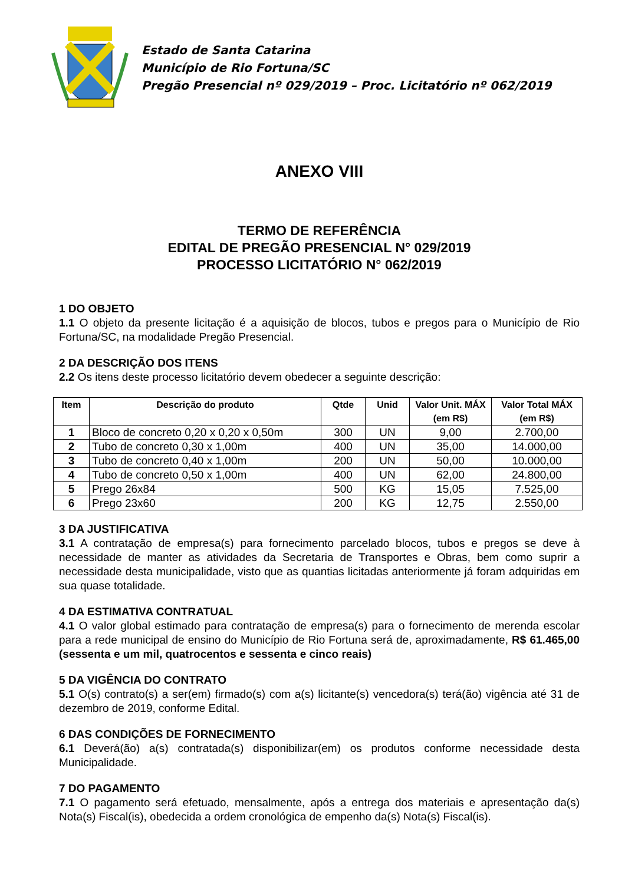Estado de Santa Catarina
Município de Rio Fortuna/SC
Pregão Presencial nº 029/2019 – Proc. Licitatório nº 062/2019
ANEXO VIII
TERMO DE REFERÊNCIA
EDITAL DE PREGÃO PRESENCIAL N° 029/2019
PROCESSO LICITATÓRIO N° 062/2019
1 DO OBJETO
1.1 O objeto da presente licitação é a aquisição de blocos, tubos e pregos para o Município de Rio Fortuna/SC, na modalidade Pregão Presencial.
2 DA DESCRIÇÃO DOS ITENS
2.2 Os itens deste processo licitatório devem obedecer a seguinte descrição:
| Item | Descrição do produto | Qtde | Unid | Valor Unit. MÁX (em R$) | Valor Total MÁX (em R$) |
| --- | --- | --- | --- | --- | --- |
| 1 | Bloco de concreto 0,20 x 0,20 x 0,50m | 300 | UN | 9,00 | 2.700,00 |
| 2 | Tubo de concreto 0,30 x 1,00m | 400 | UN | 35,00 | 14.000,00 |
| 3 | Tubo de concreto 0,40 x 1,00m | 200 | UN | 50,00 | 10.000,00 |
| 4 | Tubo de concreto 0,50 x 1,00m | 400 | UN | 62,00 | 24.800,00 |
| 5 | Prego 26x84 | 500 | KG | 15,05 | 7.525,00 |
| 6 | Prego 23x60 | 200 | KG | 12,75 | 2.550,00 |
3 DA JUSTIFICATIVA
3.1 A contratação de empresa(s) para fornecimento parcelado blocos, tubos e pregos se deve à necessidade de manter as atividades da Secretaria de Transportes e Obras, bem como suprir a necessidade desta municipalidade, visto que as quantias licitadas anteriormente já foram adquiridas em sua quase totalidade.
4 DA ESTIMATIVA CONTRATUAL
4.1 O valor global estimado para contratação de empresa(s) para o fornecimento de merenda escolar para a rede municipal de ensino do Município de Rio Fortuna será de, aproximadamente, R$ 61.465,00 (sessenta e um mil, quatrocentos e sessenta e cinco reais)
5 DA VIGÊNCIA DO CONTRATO
5.1 O(s) contrato(s) a ser(em) firmado(s) com a(s) licitante(s) vencedora(s) terá(ão) vigência até 31 de dezembro de 2019, conforme Edital.
6 DAS CONDIÇÕES DE FORNECIMENTO
6.1 Deverá(ão) a(s) contratada(s) disponibilizar(em) os produtos conforme necessidade desta Municipalidade.
7 DO PAGAMENTO
7.1 O pagamento será efetuado, mensalmente, após a entrega dos materiais e apresentação da(s) Nota(s) Fiscal(is), obedecida a ordem cronológica de empenho da(s) Nota(s) Fiscal(is).